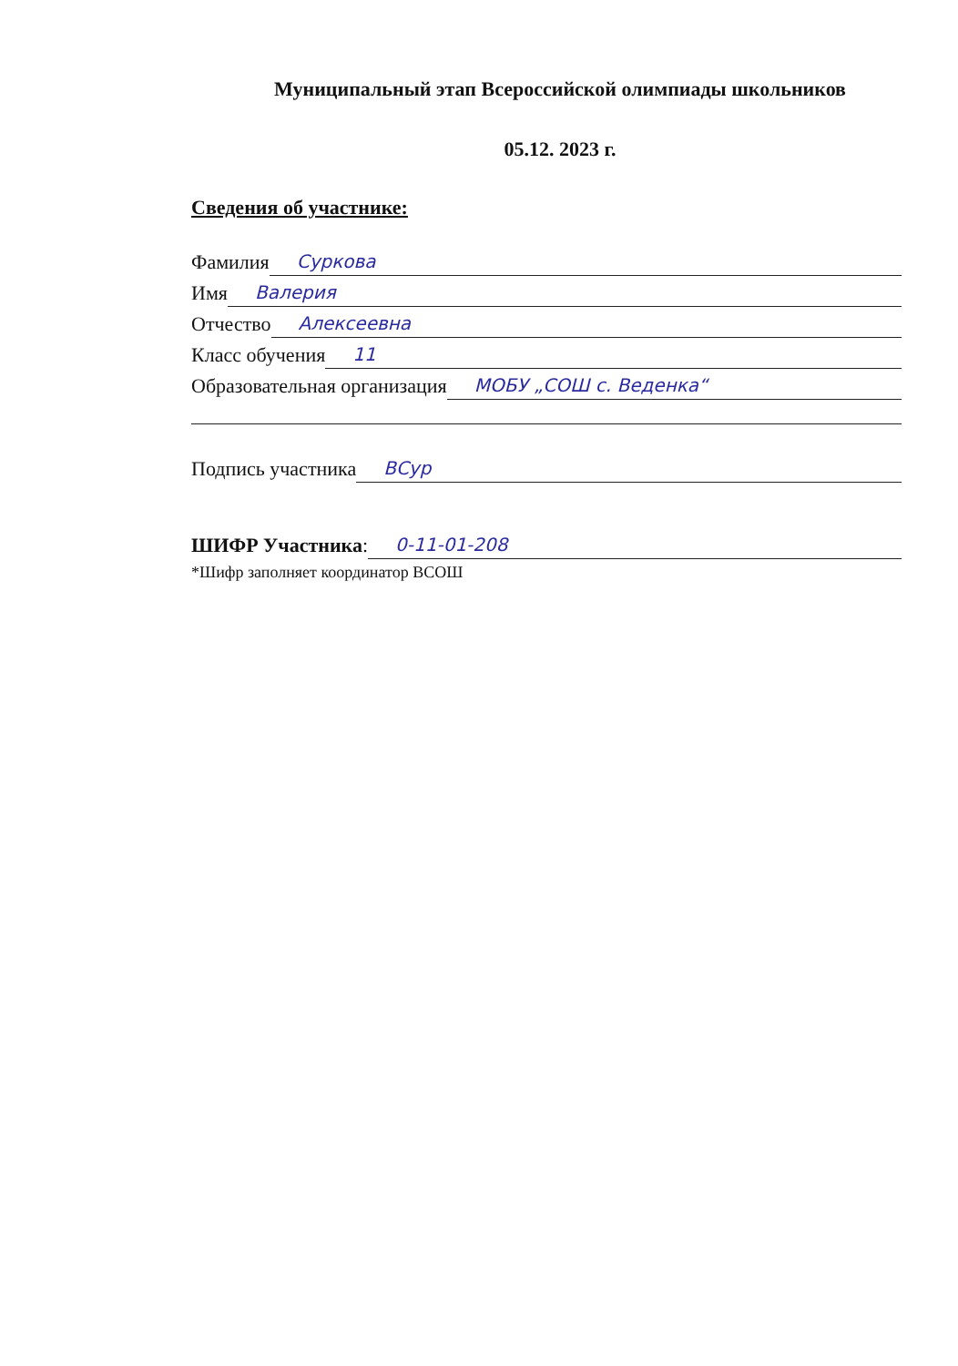Муниципальный этап Всероссийской олимпиады школьников
05.12. 2023 г.
Сведения об участнике:
Фамилия Суркова
Имя Валерия
Отчество Алексеевна
Класс обучения 11
Образовательная организация МОБУ „СОШ с. Веденка“
Подпись участника ВСур
ШИФР Участника: 0-11-01-208
*Шифр заполняет координатор ВСОШ